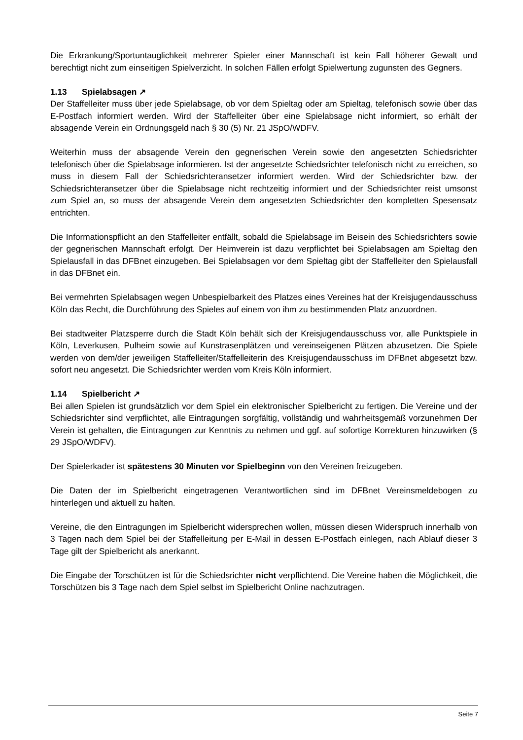Die Erkrankung/Sportuntauglichkeit mehrerer Spieler einer Mannschaft ist kein Fall höherer Gewalt und berechtigt nicht zum einseitigen Spielverzicht. In solchen Fällen erfolgt Spielwertung zugunsten des Gegners.
1.13 Spielabsagen ↗
Der Staffelleiter muss über jede Spielabsage, ob vor dem Spieltag oder am Spieltag, telefonisch sowie über das E-Postfach informiert werden. Wird der Staffelleiter über eine Spielabsage nicht informiert, so erhält der absagende Verein ein Ordnungsgeld nach § 30 (5) Nr. 21 JSpO/WDFV.
Weiterhin muss der absagende Verein den gegnerischen Verein sowie den angesetzten Schiedsrichter telefonisch über die Spielabsage informieren. Ist der angesetzte Schiedsrichter telefonisch nicht zu erreichen, so muss in diesem Fall der Schiedsrichteransetzer informiert werden. Wird der Schiedsrichter bzw. der Schiedsrichteransetzer über die Spielabsage nicht rechtzeitig informiert und der Schiedsrichter reist umsonst zum Spiel an, so muss der absagende Verein dem angesetzten Schiedsrichter den kompletten Spesensatz entrichten.
Die Informationspflicht an den Staffelleiter entfällt, sobald die Spielabsage im Beisein des Schiedsrichters sowie der gegnerischen Mannschaft erfolgt. Der Heimverein ist dazu verpflichtet bei Spielabsagen am Spieltag den Spielausfall in das DFBnet einzugeben. Bei Spielabsagen vor dem Spieltag gibt der Staffelleiter den Spielausfall in das DFBnet ein.
Bei vermehrten Spielabsagen wegen Unbespielbarkeit des Platzes eines Vereines hat der Kreisjugendausschuss Köln das Recht, die Durchführung des Spieles auf einem von ihm zu bestimmenden Platz anzuordnen.
Bei stadtweiter Platzsperre durch die Stadt Köln behält sich der Kreisjugendausschuss vor, alle Punktspiele in Köln, Leverkusen, Pulheim sowie auf Kunstrasenplätzen und vereinseigenen Plätzen abzusetzen. Die Spiele werden von dem/der jeweiligen Staffelleiter/Staffelleiterin des Kreisjugendausschuss im DFBnet abgesetzt bzw. sofort neu angesetzt. Die Schiedsrichter werden vom Kreis Köln informiert.
1.14 Spielbericht ↗
Bei allen Spielen ist grundsätzlich vor dem Spiel ein elektronischer Spielbericht zu fertigen. Die Vereine und der Schiedsrichter sind verpflichtet, alle Eintragungen sorgfältig, vollständig und wahrheitsgemäß vorzunehmen Der Verein ist gehalten, die Eintragungen zur Kenntnis zu nehmen und ggf. auf sofortige Korrekturen hinzuwirken (§ 29 JSpO/WDFV).
Der Spielerkader ist spätestens 30 Minuten vor Spielbeginn von den Vereinen freizugeben.
Die Daten der im Spielbericht eingetragenen Verantwortlichen sind im DFBnet Vereinsmeldebogen zu hinterlegen und aktuell zu halten.
Vereine, die den Eintragungen im Spielbericht widersprechen wollen, müssen diesen Widerspruch innerhalb von 3 Tagen nach dem Spiel bei der Staffelleitung per E-Mail in dessen E-Postfach einlegen, nach Ablauf dieser 3 Tage gilt der Spielbericht als anerkannt.
Die Eingabe der Torschützen ist für die Schiedsrichter nicht verpflichtend. Die Vereine haben die Möglichkeit, die Torschützen bis 3 Tage nach dem Spiel selbst im Spielbericht Online nachzutragen.
Seite 7